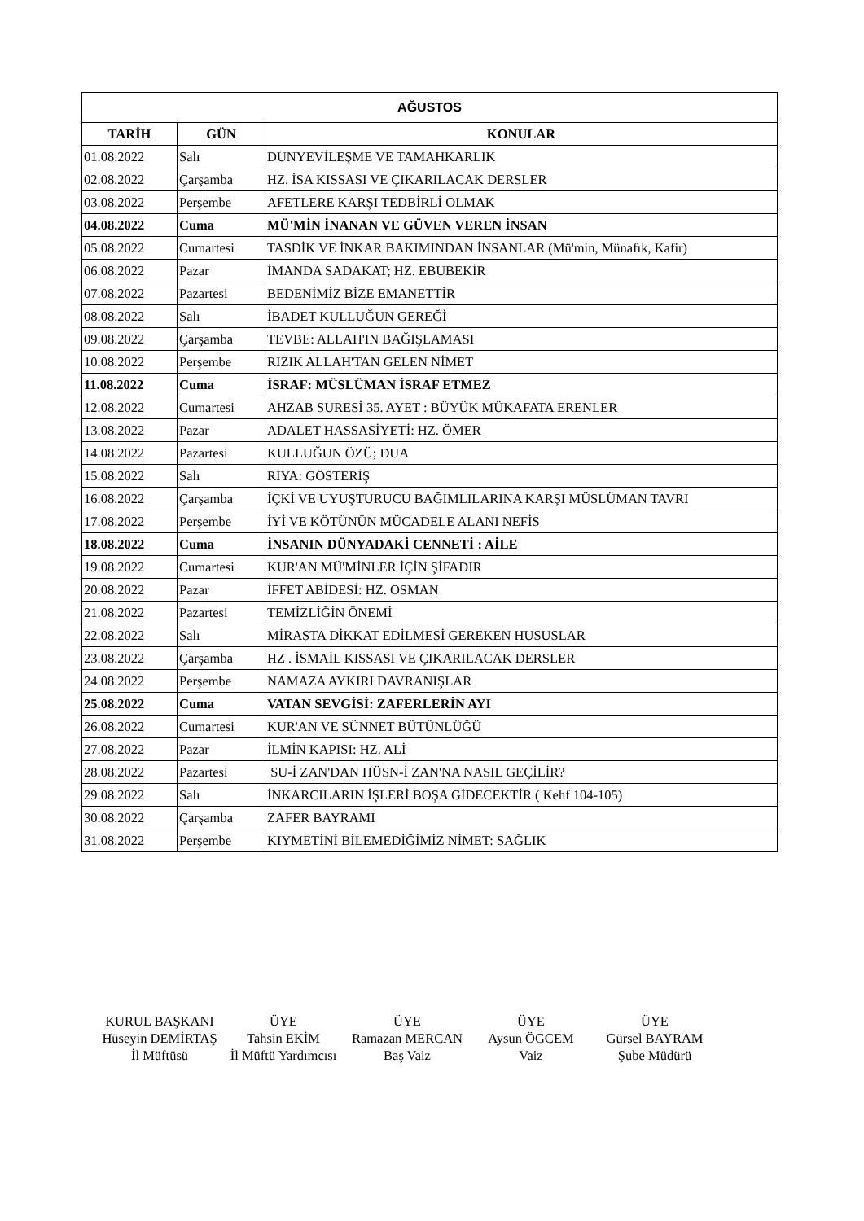| AĞUSTOS | | |
| --- | --- | --- |
| TARİH | GÜN | KONULAR |
| 01.08.2022 | Salı | DÜNYEVİLEŞME VE TAMAHKARLIK |
| 02.08.2022 | Çarşamba | HZ. İSA KISSASI VE ÇIKARILACAK DERSLER |
| 03.08.2022 | Perşembe | AFETLERE KARŞI TEDBİRLİ OLMAK |
| 04.08.2022 | Cuma | MÜ'MİN İNANAN VE GÜVEN VEREN İNSAN |
| 05.08.2022 | Cumartesi | TASDİK VE İNKAR BAKIMINDAN İNSANLAR (Mü'min, Münafık, Kafir) |
| 06.08.2022 | Pazar | İMANDA SADAKAT; HZ. EBUBEKİR |
| 07.08.2022 | Pazartesi | BEDENİMİZ BİZE EMANETTİR |
| 08.08.2022 | Salı | İBADET KULLUĞUN GEREĞİ |
| 09.08.2022 | Çarşamba | TEVBE: ALLAH'IN BAĞIŞLAMASI |
| 10.08.2022 | Perşembe | RIZIK ALLAH'TAN GELEN NİMET |
| 11.08.2022 | Cuma | İSRAF: MÜSLÜMAN İSRAF ETMEZ |
| 12.08.2022 | Cumartesi | AHZAB SURESİ 35. AYET : BÜYÜK MÜKAFATA ERENLER |
| 13.08.2022 | Pazar | ADALET HASSASİYETİ: HZ. ÖMER |
| 14.08.2022 | Pazartesi | KULLUĞUN ÖZÜ; DUA |
| 15.08.2022 | Salı | RİYA: GÖSTERİŞ |
| 16.08.2022 | Çarşamba | İÇKİ VE UYUŞTURUCU BAĞIMLILARINA KARŞI MÜSLÜMAN TAVRI |
| 17.08.2022 | Perşembe | İYİ VE KÖTÜNÜN MÜCADELE ALANI NEFİS |
| 18.08.2022 | Cuma | İNSANIN DÜNYADAKİ CENNETİ : AİLE |
| 19.08.2022 | Cumartesi | KUR'AN MÜ'MİNLER İÇİN ŞİFADIR |
| 20.08.2022 | Pazar | İFFET ABİDESİ: HZ. OSMAN |
| 21.08.2022 | Pazartesi | TEMİZLİĞİN ÖNEMİ |
| 22.08.2022 | Salı | MİRASTA DİKKAT EDİLMESİ GEREKEN HUSUSLAR |
| 23.08.2022 | Çarşamba | HZ . İSMAİL KISSASI VE ÇIKARILACAK DERSLER |
| 24.08.2022 | Perşembe | NAMAZA AYKIRI DAVRANIŞLAR |
| 25.08.2022 | Cuma | VATAN SEVGİSİ: ZAFERLERİN AYI |
| 26.08.2022 | Cumartesi | KUR'AN VE SÜNNET BÜTÜNLÜĞÜ |
| 27.08.2022 | Pazar | İLMİN KAPISI: HZ. ALİ |
| 28.08.2022 | Pazartesi | SU-İ ZAN'DAN HÜSN-İ ZAN'NA NASIL GEÇİLİR? |
| 29.08.2022 | Salı | İNKARCILARIN İŞLERİ BOŞA GİDECEKTİR ( Kehf 104-105) |
| 30.08.2022 | Çarşamba | ZAFER BAYRAMI |
| 31.08.2022 | Perşembe | KIYMETİNİ BİLEMEDİĞİMİZ NİMET: SAĞLIK |
KURUL BAŞKANI
Hüseyin DEMİRTAŞ
İl Müftüsü
ÜYE
Tahsin EKİM
İl Müftü Yardımcısı
ÜYE
Ramazan MERCAN
Baş Vaiz
ÜYE
Aysun ÖGCEM
Vaiz
ÜYE
Gürsel BAYRAM
Şube Müdürü